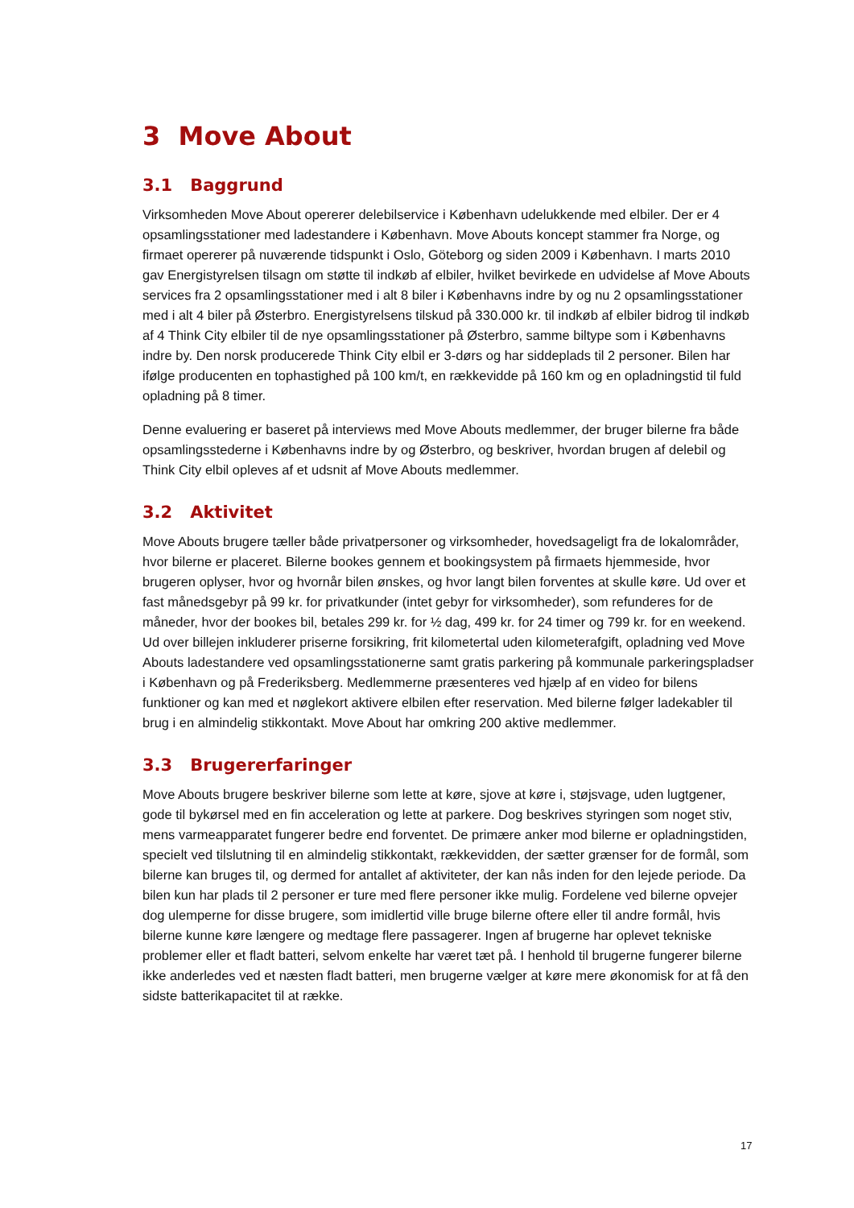3 Move About
3.1 Baggrund
Virksomheden Move About opererer delebilservice i København udelukkende med elbiler. Der er 4 opsamlingsstationer med ladestandere i København. Move Abouts koncept stammer fra Norge, og firmaet opererer på nuværende tidspunkt i Oslo, Göteborg og siden 2009 i København. I marts 2010 gav Energistyrelsen tilsagn om støtte til indkøb af elbiler, hvilket bevirkede en udvidelse af Move Abouts services fra 2 opsamlingsstationer med i alt 8 biler i Københavns indre by og nu 2 opsamlingsstationer med i alt 4 biler på Østerbro. Energistyrelsens tilskud på 330.000 kr. til indkøb af elbiler bidrog til indkøb af 4 Think City elbiler til de nye opsamlingsstationer på Østerbro, samme biltype som i Københavns indre by. Den norsk producerede Think City elbil er 3-dørs og har siddeplads til 2 personer. Bilen har ifølge producenten en tophastighed på 100 km/t, en rækkevidde på 160 km og en opladningstid til fuld opladning på 8 timer.
Denne evaluering er baseret på interviews med Move Abouts medlemmer, der bruger bilerne fra både opsamlingsstederne i Københavns indre by og Østerbro, og beskriver, hvordan brugen af delebil og Think City elbil opleves af et udsnit af Move Abouts medlemmer.
3.2 Aktivitet
Move Abouts brugere tæller både privatpersoner og virksomheder, hovedsageligt fra de lokalområder, hvor bilerne er placeret. Bilerne bookes gennem et bookingsystem på firmaets hjemmeside, hvor brugeren oplyser, hvor og hvornår bilen ønskes, og hvor langt bilen forventes at skulle køre. Ud over et fast månedsgebyr på 99 kr. for privatkunder (intet gebyr for virksomheder), som refunderes for de måneder, hvor der bookes bil, betales 299 kr. for ½ dag, 499 kr. for 24 timer og 799 kr. for en weekend. Ud over billejen inkluderer priserne forsikring, frit kilometertal uden kilometerafgift, opladning ved Move Abouts ladestandere ved opsamlingsstationerne samt gratis parkering på kommunale parkeringspladser i København og på Frederiksberg. Medlemmerne præsenteres ved hjælp af en video for bilens funktioner og kan med et nøglekort aktivere elbilen efter reservation. Med bilerne følger ladekabler til brug i en almindelig stikkontakt. Move About har omkring 200 aktive medlemmer.
3.3 Brugererfaringer
Move Abouts brugere beskriver bilerne som lette at køre, sjove at køre i, støjsvage, uden lugtgener, gode til bykørsel med en fin acceleration og lette at parkere. Dog beskrives styringen som noget stiv, mens varmeapparatet fungerer bedre end forventet. De primære anker mod bilerne er opladningstiden, specielt ved tilslutning til en almindelig stikkontakt, rækkevidden, der sætter grænser for de formål, som bilerne kan bruges til, og dermed for antallet af aktiviteter, der kan nås inden for den lejede periode. Da bilen kun har plads til 2 personer er ture med flere personer ikke mulig. Fordelene ved bilerne opvejer dog ulemperne for disse brugere, som imidlertid ville bruge bilerne oftere eller til andre formål, hvis bilerne kunne køre længere og medtage flere passagerer. Ingen af brugerne har oplevet tekniske problemer eller et fladt batteri, selvom enkelte har været tæt på. I henhold til brugerne fungerer bilerne ikke anderledes ved et næsten fladt batteri, men brugerne vælger at køre mere økonomisk for at få den sidste batterikapacitet til at række.
17